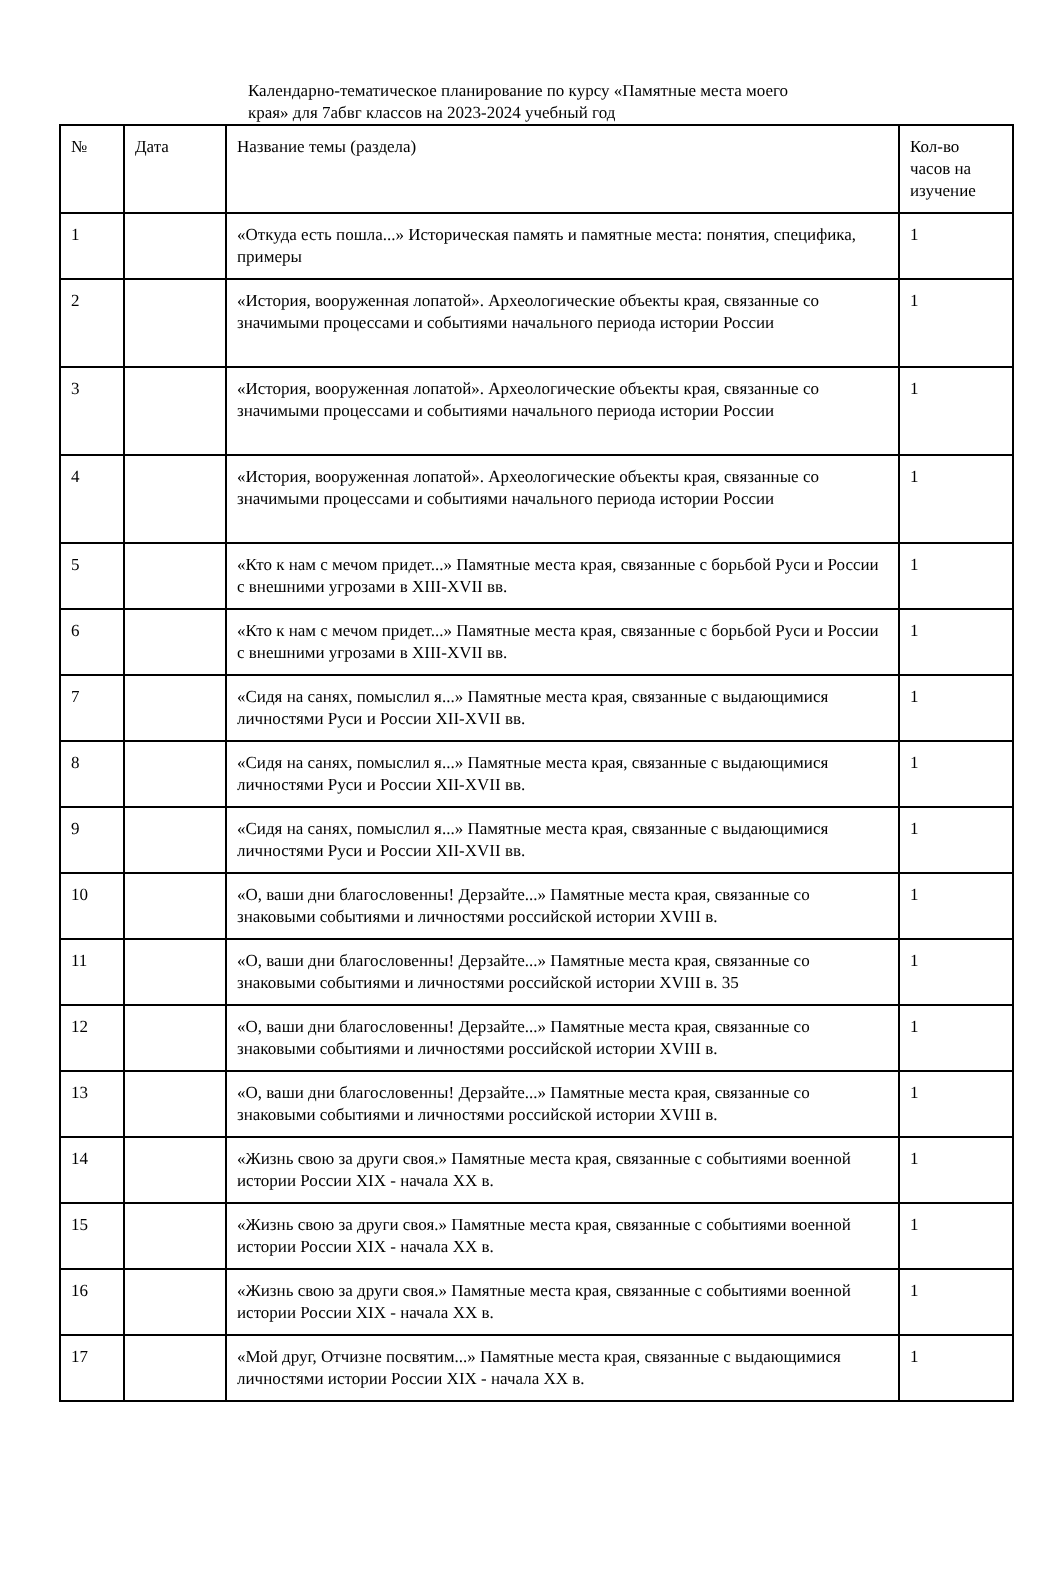Календарно-тематическое планирование по курсу «Памятные места моего края» для 7абвг классов на 2023-2024 учебный год
| № | Дата | Название темы (раздела) | Кол-во часов на изучение |
| 1 | | «Откуда есть пошла...» Историческая память и памятные места: понятия, специфика, примеры | 1 |
| 2 | | «История, вооруженная лопатой». Археологические объекты края, связанные со значимыми процессами и событиями начального периода истории России | 1 |
| 3 | | «История, вооруженная лопатой». Археологические объекты края, связанные со значимыми процессами и событиями начального периода истории России | 1 |
| 4 | | «История, вооруженная лопатой». Археологические объекты края, связанные со значимыми процессами и событиями начального периода истории России | 1 |
| 5 | | «Кто к нам с мечом придет...» Памятные места края, связанные с борьбой Руси и России с внешними угрозами в XIII-XVII вв. | 1 |
| 6 | | «Кто к нам с мечом придет...» Памятные места края, связанные с борьбой Руси и России с внешними угрозами в XIII-XVII вв. | 1 |
| 7 | | «Сидя на санях, помыслил я...» Памятные места края, связанные с выдающимися личностями Руси и России XII-XVII вв. | 1 |
| 8 | | «Сидя на санях, помыслил я...» Памятные места края, связанные с выдающимися личностями Руси и России XII-XVII вв. | 1 |
| 9 | | «Сидя на санях, помыслил я...» Памятные места края, связанные с выдающимися личностями Руси и России XII-XVII вв. | 1 |
| 10 | | «О, ваши дни благословенны! Дерзайте...» Памятные места края, связанные со знаковыми событиями и личностями российской истории XVIII в. | 1 |
| 11 | | «О, ваши дни благословенны! Дерзайте...» Памятные места края, связанные со знаковыми событиями и личностями российской истории XVIII в. 35 | 1 |
| 12 | | «О, ваши дни благословенны! Дерзайте...» Памятные места края, связанные со знаковыми событиями и личностями российской истории XVIII в. | 1 |
| 13 | | «О, ваши дни благословенны! Дерзайте...» Памятные места края, связанные со знаковыми событиями и личностями российской истории XVIII в. | 1 |
| 14 | | «Жизнь свою за други своя.» Памятные места края, связанные с событиями военной истории России XIX - начала XX в. | 1 |
| 15 | | «Жизнь свою за други своя.» Памятные места края, связанные с событиями военной истории России XIX - начала XX в. | 1 |
| 16 | | «Жизнь свою за други своя.» Памятные места края, связанные с событиями военной истории России XIX - начала XX в. | 1 |
| 17 | | «Мой друг, Отчизне посвятим...» Памятные места края, связанные с выдающимися личностями истории России XIX - начала XX в. | 1 |